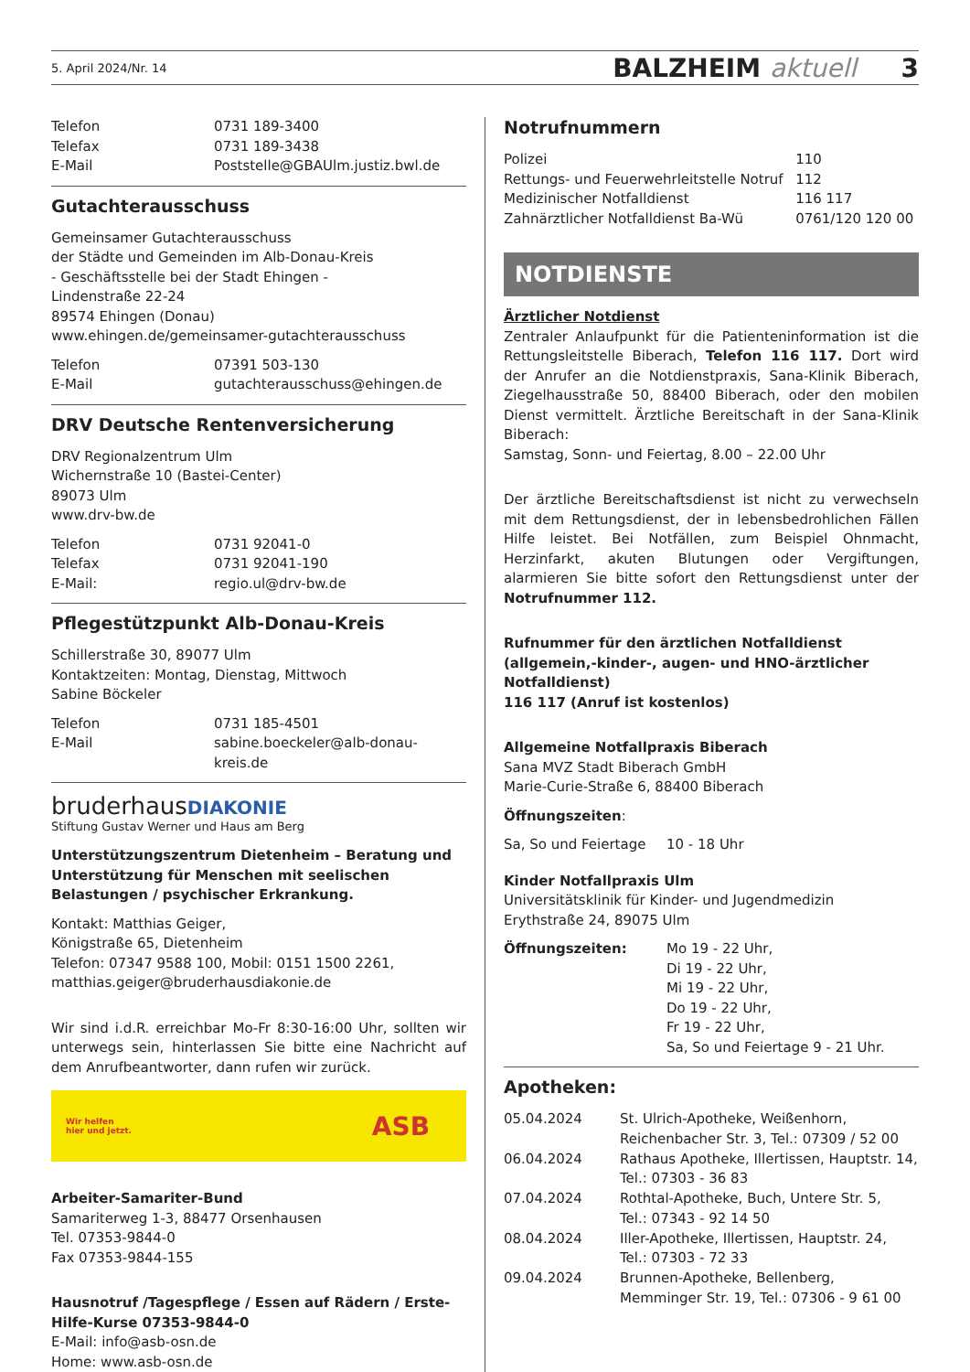5. April 2024/Nr. 14 BALZHEIM aktuell 3
| Telefon | 0731 189-3400 |
| Telefax | 0731 189-3438 |
| E-Mail | Poststelle@GBAUlm.justiz.bwl.de |
Gutachterausschuss
Gemeinsamer Gutachterausschuss
der Städte und Gemeinden im Alb-Donau-Kreis
- Geschäftsstelle bei der Stadt Ehingen -
Lindenstraße 22-24
89574 Ehingen (Donau)
www.ehingen.de/gemeinsamer-gutachterausschuss
| Telefon | 07391 503-130 |
| E-Mail | gutachterausschuss@ehingen.de |
DRV Deutsche Rentenversicherung
DRV Regionalzentrum Ulm
Wichernstraße 10 (Bastei-Center)
89073 Ulm
www.drv-bw.de
| Telefon | 0731 92041-0 |
| Telefax | 0731 92041-190 |
| E-Mail: | regio.ul@drv-bw.de |
Pflegestützpunkt Alb-Donau-Kreis
Schillerstraße 30, 89077 Ulm
Kontaktzeiten: Montag, Dienstag, Mittwoch
Sabine Böckeler
| Telefon | 0731 185-4501 |
| E-Mail | sabine.boeckeler@alb-donau-kreis.de |
bruderhausDIAKONIE
Stiftung Gustav Werner und Haus am Berg
Unterstützungszentrum Dietenheim – Beratung und Unterstützung für Menschen mit seelischen Belastungen / psychischer Erkrankung.
Kontakt: Matthias Geiger,
Königstraße 65, Dietenheim
Telefon: 07347 9588 100, Mobil: 0151 1500 2261,
matthias.geiger@bruderhausdiakonie.de
Wir sind i.d.R. erreichbar Mo-Fr 8:30-16:00 Uhr, sollten wir unterwegs sein, hinterlassen Sie bitte eine Nachricht auf dem Anrufbeantworter, dann rufen wir zurück.
Wir helfen
hier und jetzt. ASB
Arbeiter-Samariter-Bund
Samariterweg 1-3, 88477 Orsenhausen
Tel. 07353-9844-0
Fax 07353-9844-155
Hausnotruf /Tagespflege / Essen auf Rädern / Erste-Hilfe-Kurse 07353-9844-0
E-Mail: info@asb-osn.de
Home: www.asb-osn.de
Notrufnummern
| Polizei | 110 |
| Rettungs- und Feuerwehrleitstelle Notruf | 112 |
| Medizinischer Notfalldienst | 116 117 |
| Zahnärztlicher Notfalldienst Ba-Wü | 0761/120 120 00 |
NOTDIENSTE
Ärztlicher Notdienst
Zentraler Anlaufpunkt für die Patienteninformation ist die Rettungsleitstelle Biberach, Telefon 116 117. Dort wird der Anrufer an die Notdienstpraxis, Sana-Klinik Biberach, Ziegelhausstraße 50, 88400 Biberach, oder den mobilen Dienst vermittelt. Ärztliche Bereitschaft in der Sana-Klinik Biberach:
Samstag, Sonn- und Feiertag, 8.00 – 22.00 Uhr
Der ärztliche Bereitschaftsdienst ist nicht zu verwechseln mit dem Rettungsdienst, der in lebensbedrohlichen Fällen Hilfe leistet. Bei Notfällen, zum Beispiel Ohnmacht, Herzinfarkt, akuten Blutungen oder Vergiftungen, alarmieren Sie bitte sofort den Rettungsdienst unter der Notrufnummer 112.
Rufnummer für den ärztlichen Notfalldienst (allgemein,-kinder-, augen- und HNO-ärztlicher Notfalldienst)
116 117 (Anruf ist kostenlos)
Allgemeine Notfallpraxis Biberach
Sana MVZ Stadt Biberach GmbH
Marie-Curie-Straße 6, 88400 Biberach
Öffnungszeiten:
| Sa, So und Feiertage | 10 - 18 Uhr |
Kinder Notfallpraxis Ulm
Universitätsklinik für Kinder- und Jugendmedizin
Erythstraße 24, 89075 Ulm
| Öffnungszeiten: | Mo 19 - 22 Uhr, Di 19 - 22 Uhr, Mi 19 - 22 Uhr, Do 19 - 22 Uhr, Fr 19 - 22 Uhr, Sa, So und Feiertage 9 - 21 Uhr. |
Apotheken:
| 05.04.2024 | St. Ulrich-Apotheke, Weißenhorn, Reichenbacher Str. 3, Tel.: 07309 / 52 00 |
| 06.04.2024 | Rathaus Apotheke, Illertissen, Hauptstr. 14, Tel.: 07303 - 36 83 |
| 07.04.2024 | Rothtal-Apotheke, Buch, Untere Str. 5, Tel.: 07343 - 92 14 50 |
| 08.04.2024 | Iller-Apotheke, Illertissen, Hauptstr. 24, Tel.: 07303 - 72 33 |
| 09.04.2024 | Brunnen-Apotheke, Bellenberg, Memminger Str. 19, Tel.: 07306 - 9 61 00 |